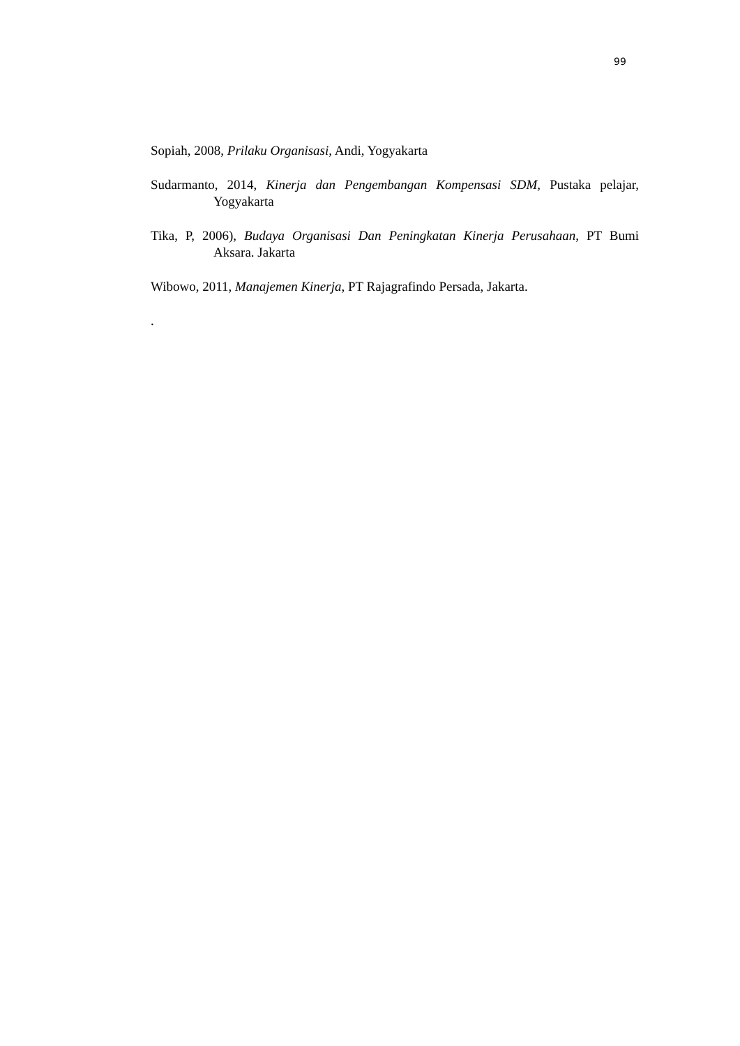99
Sopiah, 2008, Prilaku Organisasi, Andi, Yogyakarta
Sudarmanto, 2014, Kinerja dan Pengembangan Kompensasi SDM, Pustaka pelajar, Yogyakarta
Tika, P, 2006), Budaya Organisasi Dan Peningkatan Kinerja Perusahaan, PT Bumi Aksara. Jakarta
Wibowo, 2011, Manajemen Kinerja, PT Rajagrafindo Persada, Jakarta.
.